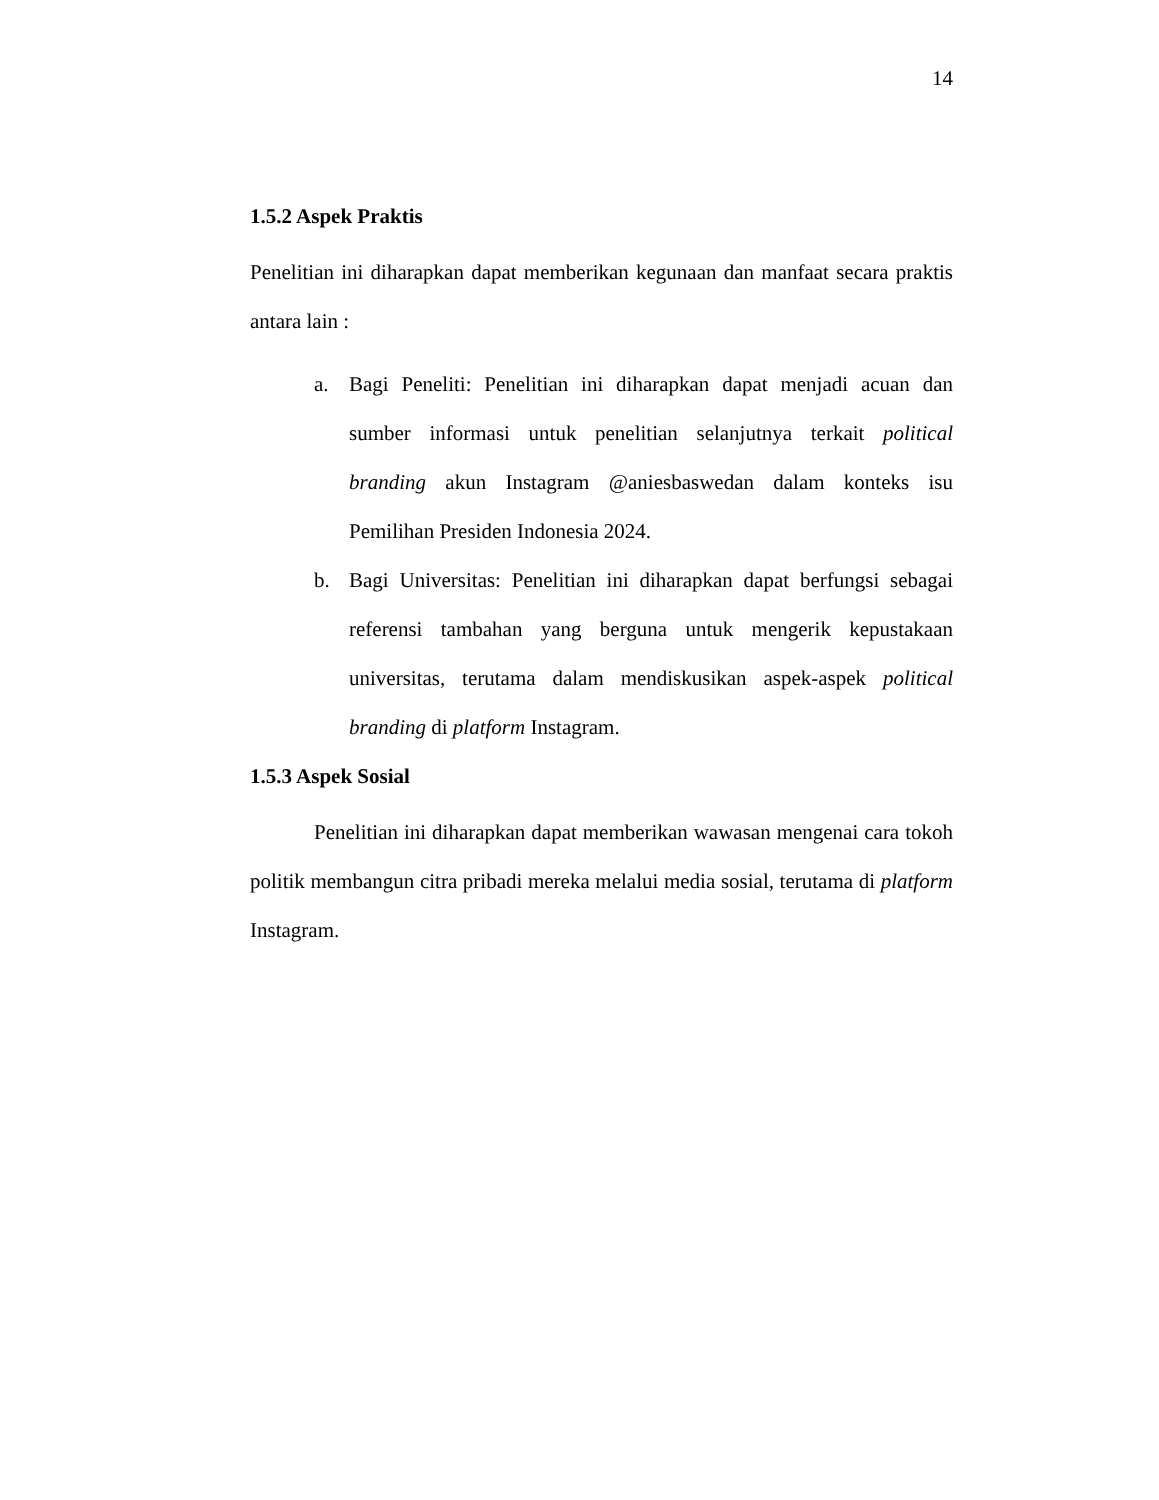14
1.5.2 Aspek Praktis
Penelitian ini diharapkan dapat memberikan kegunaan dan manfaat secara praktis antara lain :
a. Bagi Peneliti: Penelitian ini diharapkan dapat menjadi acuan dan sumber informasi untuk penelitian selanjutnya terkait political branding akun Instagram @aniesbaswedan dalam konteks isu Pemilihan Presiden Indonesia 2024.
b. Bagi Universitas: Penelitian ini diharapkan dapat berfungsi sebagai referensi tambahan yang berguna untuk mengerik kepustakaan universitas, terutama dalam mendiskusikan aspek-aspek political branding di platform Instagram.
1.5.3 Aspek Sosial
Penelitian ini diharapkan dapat memberikan wawasan mengenai cara tokoh politik membangun citra pribadi mereka melalui media sosial, terutama di platform Instagram.